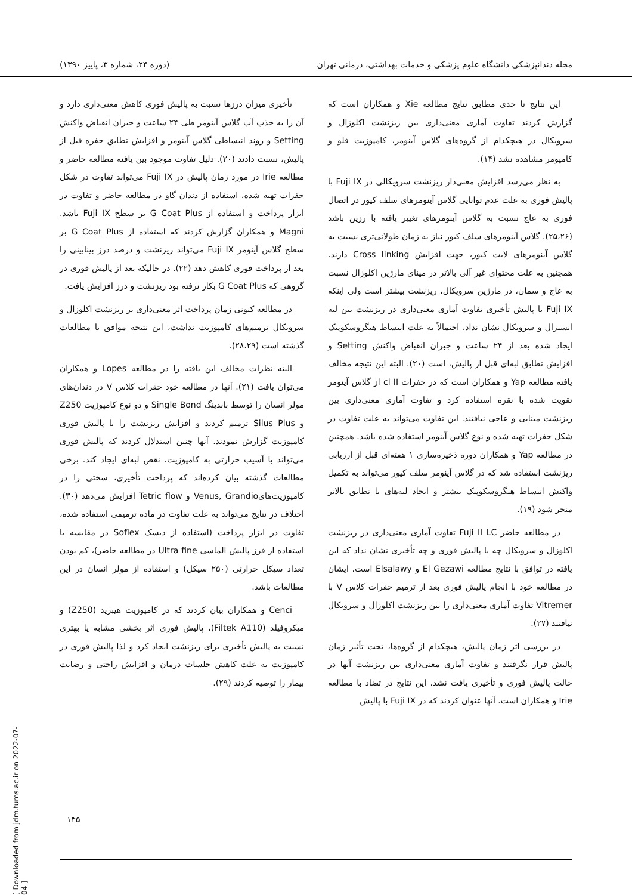مجله دندانپزشکی دانشگاه علوم پزشکی و خدمات بهداشتی، درمانی تهران (دوره ۲۴، شماره ۳، پاییز ۱۳۹۰)
این نتایج تا حدی مطابق نتایج مطالعه Xie و همکاران است که گزارش کردند تفاوت آماری معنی‌داری بین ریزنشت اکلوزال و سرویکال در هیچکدام از گروه‌های گلاس آینومر، کامپوزیت فلو و کامپومر مشاهده نشد (۱۴).
به نظر می‌رسد افزایش معنی‌دار ریزنشت سرویکالی در Fuji IX با پالیش فوری به علت عدم توانایی گلاس آینومرهای سلف کیور در اتصال فوری به عاج نسبت به گلاس آینومرهای تغییر یافته با رزین باشد (۲۵،۲۶). گلاس آینومرهای سلف کیور نیاز به زمان طولانی‌تری نسبت به گلاس آینومرهای لایت کیور، جهت افزایش Cross linking دارند. همچنین به علت محتوای غیر آلی بالاتر در مینای مارژین اکلوزال نسبت به عاج و سمان، در مارژین سرویکال، ریزنشت بیشتر است ولی اینکه Fuji IX با پالیش تأخیری تفاوت آماری معنی‌داری در ریزنشت بین لبه انسیزال و سرویکال نشان نداد، احتمالاً به علت انبساط هیگروسکوپیک ایجاد شده بعد از ۲۴ ساعت و جبران انقباض واکنش Setting و افزایش تطابق لبه‌ای قبل از پالیش، است (۲۰). البته این نتیجه مخالف یافته مطالعه Yap و همکاران است که در حفرات cl II از گلاس آینومر تقویت شده با نقره استفاده کرد و تفاوت آماری معنی‌داری بین ریزنشت مینایی و عاجی نیافتند. این تفاوت می‌تواند به علت تفاوت در شکل حفرات تهیه شده و نوع گلاس آینومر استفاده شده باشد. همچنین در مطالعه Yap و همکاران دوره ذخیره‌سازی ۱ هفته‌ای قبل از ارزیابی ریزنشت استفاده شد که در گلاس آینومر سلف کیور می‌تواند به تکمیل واکنش انبساط هیگروسکوپیک بیشتر و ایجاد لبه‌های با تطابق بالاتر منجر شود (۱۹).
در مطالعه حاضر Fuji II LC تفاوت آماری معنی‌داری در ریزنشت اکلوزال و سرویکال چه با پالیش فوری و چه تأخیری نشان نداد که این یافته در توافق با نتایج مطالعه El Gezawi و Elsalawy است. ایشان در مطالعه خود با انجام پالیش فوری بعد از ترمیم حفرات کلاس V با Vitremer تفاوت آماری معنی‌داری را بین ریزنشت اکلوزال و سرویکال نیافتند (۲۷).
در بررسی اثر زمان پالیش، هیچکدام از گروه‌ها، تحت تأثیر زمان پالیش قرار نگرفتند و تفاوت آماری معنی‌داری بین ریزنشت آنها در حالت پالیش فوری و تأخیری یافت نشد. این نتایج در تضاد با مطالعه Irie و همکاران است. آنها عنوان کردند که در Fuji IX با پالیش
تأخیری میزان درزها نسبت به پالیش فوری کاهش معنی‌داری دارد و آن را به جذب آب گلاس آینومر طی ۲۴ ساعت و جبران انقباض واکنش Setting و روند انبساطی گلاس آینومر و افزایش تطابق حفره قبل از پالیش، نسبت دادند (۲۰). دلیل تفاوت موجود بین یافته مطالعه حاضر و مطالعه Irie در مورد زمان پالیش در Fuji IX می‌تواند تفاوت در شکل حفرات تهیه شده، استفاده از دندان گاو در مطالعه حاضر و تفاوت در ابزار پرداخت و استفاده از G Coat Plus بر سطح Fuji IX باشد. Magni و همکاران گزارش کردند که استفاده از G Coat Plus بر سطح گلاس آینومر Fuji IX می‌تواند ریزنشت و درصد درز بینابینی را بعد از پرداخت فوری کاهش دهد (۲۲). در حالیکه بعد از پالیش فوری در گروهی که G Coat Plus بکار نرفته بود ریزنشت و درز افزایش یافت.
در مطالعه کنونی زمان پرداخت اثر معنی‌داری بر ریزنشت اکلوزال و سرویکال ترمیم‌های کامپوزیت نداشت، این نتیجه موافق با مطالعات گذشته است (۲۸،۲۹).
البته نظرات مخالف این یافته را در مطالعه Lopes و همکاران می‌توان یافت (۲۱). آنها در مطالعه خود حفرات کلاس V در دندان‌های مولر انسان را توسط باندینگ Single Bond و دو نوع کامپوزیت Z250 و Silus Plus ترمیم کردند و افزایش ریزنشت را با پالیش فوری کامپوزیت گزارش نمودند. آنها چنین استدلال کردند که پالیش فوری می‌تواند با آسیب حرارتی به کامپوزیت، نقص لبه‌ای ایجاد کند. برخی مطالعات گذشته بیان کرده‌اند که پرداخت تأخیری، سختی را در کامپوزیت‌هایVenus, Grandio و Tetric flow افزایش می‌دهد (۳۰). اختلاف در نتایج می‌تواند به علت تفاوت در ماده ترمیمی استفاده شده، تفاوت در ابزار پرداخت (استفاده از دیسک Soflex در مقایسه با استفاده از فرز پالیش الماسی Ultra fine در مطالعه حاضر)، کم بودن تعداد سیکل حرارتی (۲۵۰ سیکل) و استفاده از مولر انسان در این مطالعات باشد.
Cenci و همکاران بیان کردند که در کامپوزیت هیبرید (Z250) و میکروفیلد (Filtek A110)، پالیش فوری اثر بخشی مشابه یا بهتری نسبت به پالیش تأخیری برای ریزنشت ایجاد کرد و لذا پالیش فوری در کامپوزیت به علت کاهش جلسات درمان و افزایش راحتی و رضایت بیمار را توصیه کردند (۲۹).
۱۴۵
[ Downloaded from jdm.tums.ac.ir on 2022-07-04 ]